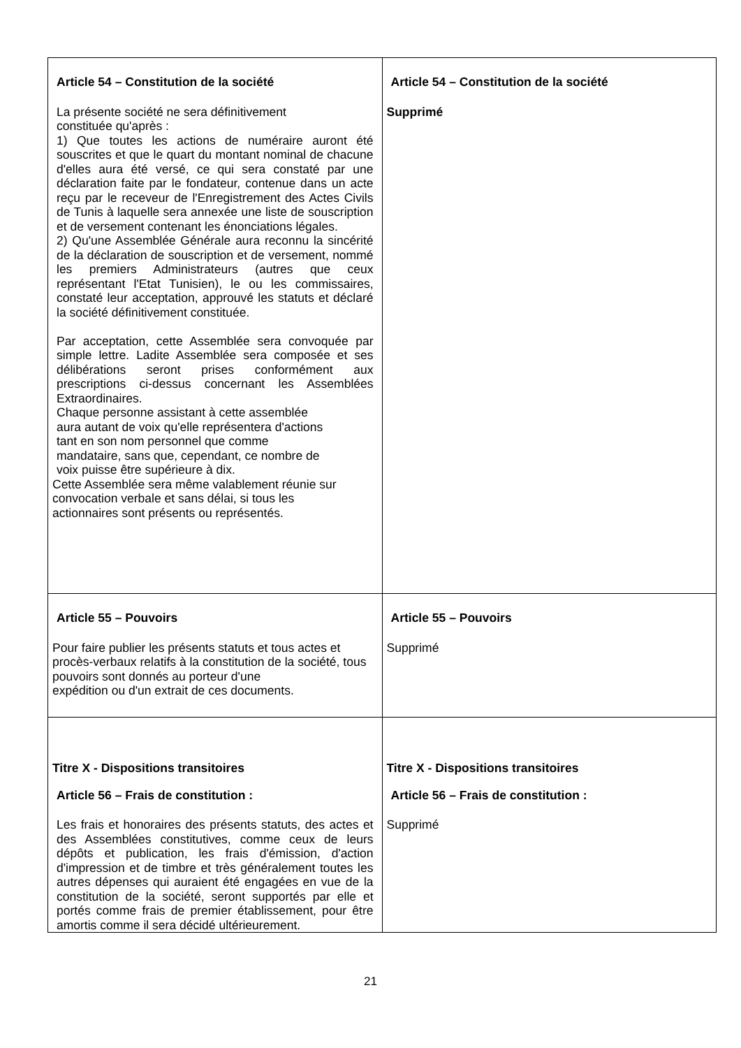| Article 54 – Constitution de la société La présente société ne sera définitivement constituée qu'après : 1) Que toutes les actions de numéraire auront été souscrites et que le quart du montant nominal de chacune d'elles aura été versé, ce qui sera constaté par une déclaration faite par le fondateur, contenue dans un acte reçu par le receveur de l'Enregistrement des Actes Civils de Tunis à laquelle sera annexée une liste de souscription et de versement contenant les énonciations légales. 2) Qu'une Assemblée Générale aura reconnu la sincérité de la déclaration de souscription et de versement, nommé les premiers Administrateurs (autres que ceux représentant l'Etat Tunisien), le ou les commissaires, constaté leur acceptation, approuvé les statuts et déclaré la société définitivement constituée. Par acceptation, cette Assemblée sera convoquée par simple lettre. Ladite Assemblée sera composée et ses délibérations seront prises conformément aux prescriptions ci-dessus concernant les Assemblées Extraordinaires. Chaque personne assistant à cette assemblée aura autant de voix qu'elle représentera d'actions tant en son nom personnel que comme mandataire, sans que, cependant, ce nombre de voix puisse être supérieure à dix. Cette Assemblée sera même valablement réunie sur convocation verbale et sans délai, si tous les actionnaires sont présents ou représentés. | Article 54 – Constitution de la société Supprimé |
| Article 55 – Pouvoirs Pour faire publier les présents statuts et tous actes et procès-verbaux relatifs à la constitution de la société, tous pouvoirs sont donnés au porteur d'une expédition ou d'un extrait de ces documents. | Article 55 – Pouvoirs Supprimé |
| Titre X - Dispositions transitoires Article 56 – Frais de constitution : Les frais et honoraires des présents statuts, des actes et des Assemblées constitutives, comme ceux de leurs dépôts et publication, les frais d'émission, d'action d'impression et de timbre et très généralement toutes les autres dépenses qui auraient été engagées en vue de la constitution de la société, seront supportés par elle et portés comme frais de premier établissement, pour être amortis comme il sera décidé ultérieurement. | Titre X - Dispositions transitoires Article 56 – Frais de constitution : Supprimé |
21